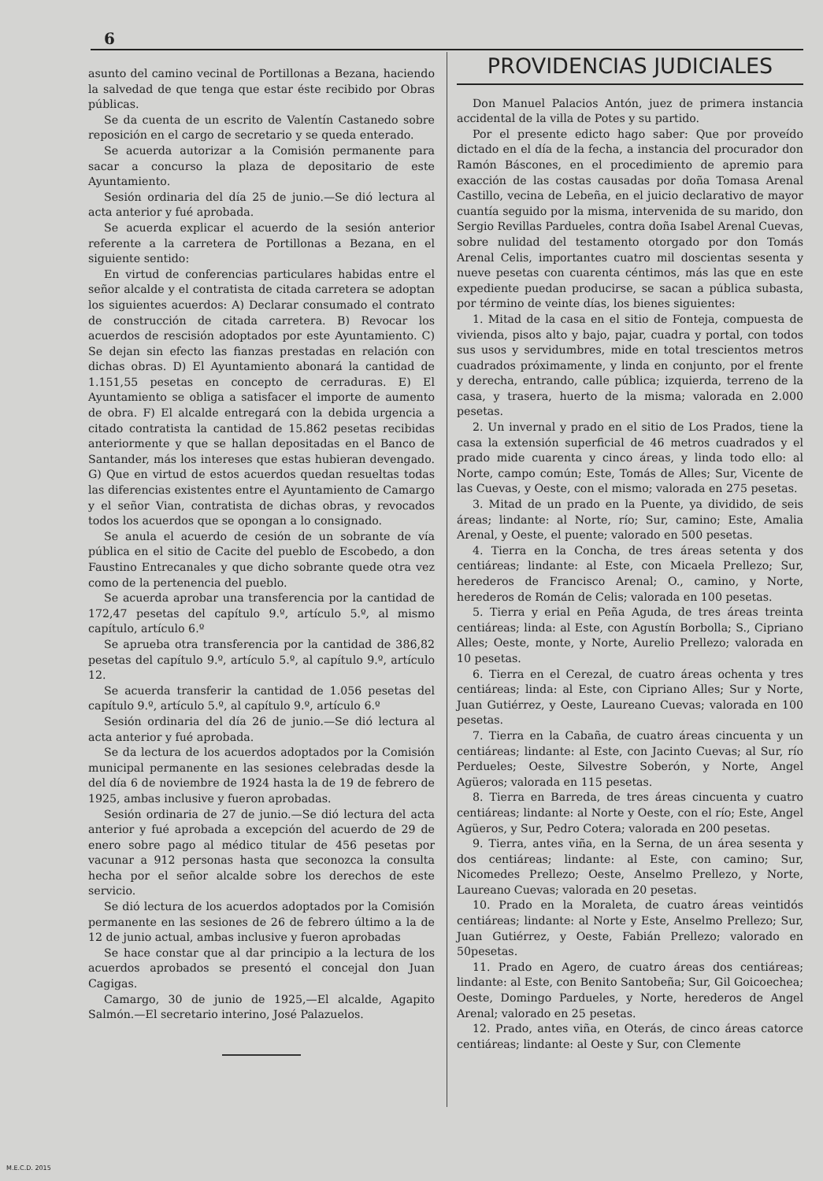6
asunto del camino vecinal de Portillonas a Bezana, haciendo la salvedad de que tenga que estar éste recibido por Obras públicas.
Se da cuenta de un escrito de Valentín Castanedo sobre reposición en el cargo de secretario y se queda enterado.
Se acuerda autorizar a la Comisión permanente para sacar a concurso la plaza de depositario de este Ayuntamiento.
Sesión ordinaria del día 25 de junio.—Se dió lectura al acta anterior y fué aprobada.
Se acuerda explicar el acuerdo de la sesión anterior referente a la carretera de Portillonas a Bezana, en el siguiente sentido:
En virtud de conferencias particulares habidas entre el señor alcalde y el contratista de citada carretera se adoptan los siguientes acuerdos: A) Declarar consumado el contrato de construcción de citada carretera. B) Revocar los acuerdos de rescisión adoptados por este Ayuntamiento. C) Se dejan sin efecto las fianzas prestadas en relación con dichas obras. D) El Ayuntamiento abonará la cantidad de 1.151,55 pesetas en concepto de cerraduras. E) El Ayuntamiento se obliga a satisfacer el importe de aumento de obra. F) El alcalde entregará con la debida urgencia a citado contratista la cantidad de 15.862 pesetas recibidas anteriormente y que se hallan depositadas en el Banco de Santander, más los intereses que estas hubieran devengado. G) Que en virtud de estos acuerdos quedan resueltas todas las diferencias existentes entre el Ayuntamiento de Camargo y el señor Vian, contratista de dichas obras, y revocados todos los acuerdos que se opongan a lo consignado.
Se anula el acuerdo de cesión de un sobrante de vía pública en el sitio de Cacite del pueblo de Escobedo, a don Faustino Entrecanales y que dicho sobrante quede otra vez como de la pertenencia del pueblo.
Se acuerda aprobar una transferencia por la cantidad de 172,47 pesetas del capítulo 9.º, artículo 5.º, al mismo capítulo, artículo 6.º
Se aprueba otra transferencia por la cantidad de 386,82 pesetas del capítulo 9.º, artículo 5.º, al capítulo 9.º, artículo 12.
Se acuerda transferir la cantidad de 1.056 pesetas del capítulo 9.º, artículo 5.º, al capítulo 9.º, artículo 6.º
Sesión ordinaria del día 26 de junio.—Se dió lectura al acta anterior y fué aprobada.
Se da lectura de los acuerdos adoptados por la Comisión municipal permanente en las sesiones celebradas desde la del día 6 de noviembre de 1924 hasta la de 19 de febrero de 1925, ambas inclusive y fueron aprobadas.
Sesión ordinaria de 27 de junio.—Se dió lectura del acta anterior y fué aprobada a excepción del acuerdo de 29 de enero sobre pago al médico titular de 456 pesetas por vacunar a 912 personas hasta que seconozca la consulta hecha por el señor alcalde sobre los derechos de este servicio.
Se dió lectura de los acuerdos adoptados por la Comisión permanente en las sesiones de 26 de febrero último a la de 12 de junio actual, ambas inclusive y fueron aprobadas
Se hace constar que al dar principio a la lectura de los acuerdos aprobados se presentó el concejal don Juan Cagigas.
Camargo, 30 de junio de 1925,—El alcalde, Agapito Salmón.—El secretario interino, José Palazuelos.
PROVIDENCIAS JUDICIALES
Don Manuel Palacios Antón, juez de primera instancia accidental de la villa de Potes y su partido.
Por el presente edicto hago saber: Que por proveído dictado en el día de la fecha, a instancia del procurador don Ramón Báscones, en el procedimiento de apremio para exacción de las costas causadas por doña Tomasa Arenal Castillo, vecina de Lebeña, en el juicio declarativo de mayor cuantía seguido por la misma, intervenida de su marido, don Sergio Revillas Pardueles, contra doña Isabel Arenal Cuevas, sobre nulidad del testamento otorgado por don Tomás Arenal Celis, importantes cuatro mil doscientas sesenta y nueve pesetas con cuarenta céntimos, más las que en este expediente puedan producirse, se sacan a pública subasta, por término de veinte días, los bienes siguientes:
1. Mitad de la casa en el sitio de Fonteja, compuesta de vivienda, pisos alto y bajo, pajar, cuadra y portal, con todos sus usos y servidumbres, mide en total trescientos metros cuadrados próximamente, y linda en conjunto, por el frente y derecha, entrando, calle pública; izquierda, terreno de la casa, y trasera, huerto de la misma; valorada en 2.000 pesetas.
2. Un invernal y prado en el sitio de Los Prados, tiene la casa la extensión superficial de 46 metros cuadrados y el prado mide cuarenta y cinco áreas, y linda todo ello: al Norte, campo común; Este, Tomás de Alles; Sur, Vicente de las Cuevas, y Oeste, con el mismo; valorada en 275 pesetas.
3. Mitad de un prado en la Puente, ya dividido, de seis áreas; lindante: al Norte, río; Sur, camino; Este, Amalia Arenal, y Oeste, el puente; valorado en 500 pesetas.
4. Tierra en la Concha, de tres áreas setenta y dos centiáreas; lindante: al Este, con Micaela Prellezo; Sur, herederos de Francisco Arenal; O., camino, y Norte, herederos de Román de Celis; valorada en 100 pesetas.
5. Tierra y erial en Peña Aguda, de tres áreas treinta centiáreas; linda: al Este, con Agustín Borbolla; S., Cipriano Alles; Oeste, monte, y Norte, Aurelio Prellezo; valorada en 10 pesetas.
6. Tierra en el Cerezal, de cuatro áreas ochenta y tres centiáreas; linda: al Este, con Cipriano Alles; Sur y Norte, Juan Gutiérrez, y Oeste, Laureano Cuevas; valorada en 100 pesetas.
7. Tierra en la Cabaña, de cuatro áreas cincuenta y un centiáreas; lindante: al Este, con Jacinto Cuevas; al Sur, río Perdueles; Oeste, Silvestre Soberón, y Norte, Angel Agüeros; valorada en 115 pesetas.
8. Tierra en Barreda, de tres áreas cincuenta y cuatro centiáreas; lindante: al Norte y Oeste, con el río; Este, Angel Agüeros, y Sur, Pedro Cotera; valorada en 200 pesetas.
9. Tierra, antes viña, en la Serna, de un área sesenta y dos centiáreas; lindante: al Este, con camino; Sur, Nicomedes Prellezo; Oeste, Anselmo Prellezo, y Norte, Laureano Cuevas; valorada en 20 pesetas.
10. Prado en la Moraleta, de cuatro áreas veintidós centiáreas; lindante: al Norte y Este, Anselmo Prellezo; Sur, Juan Gutiérrez, y Oeste, Fabián Prellezo; valorado en 50pesetas.
11. Prado en Agero, de cuatro áreas dos centiáreas; lindante: al Este, con Benito Santobeña; Sur, Gil Goicoechea; Oeste, Domingo Pardueles, y Norte, herederos de Angel Arenal; valorado en 25 pesetas.
12. Prado, antes viña, en Oterás, de cinco áreas catorce centiáreas; lindante: al Oeste y Sur, con Clemente
M.E.C.D. 2015